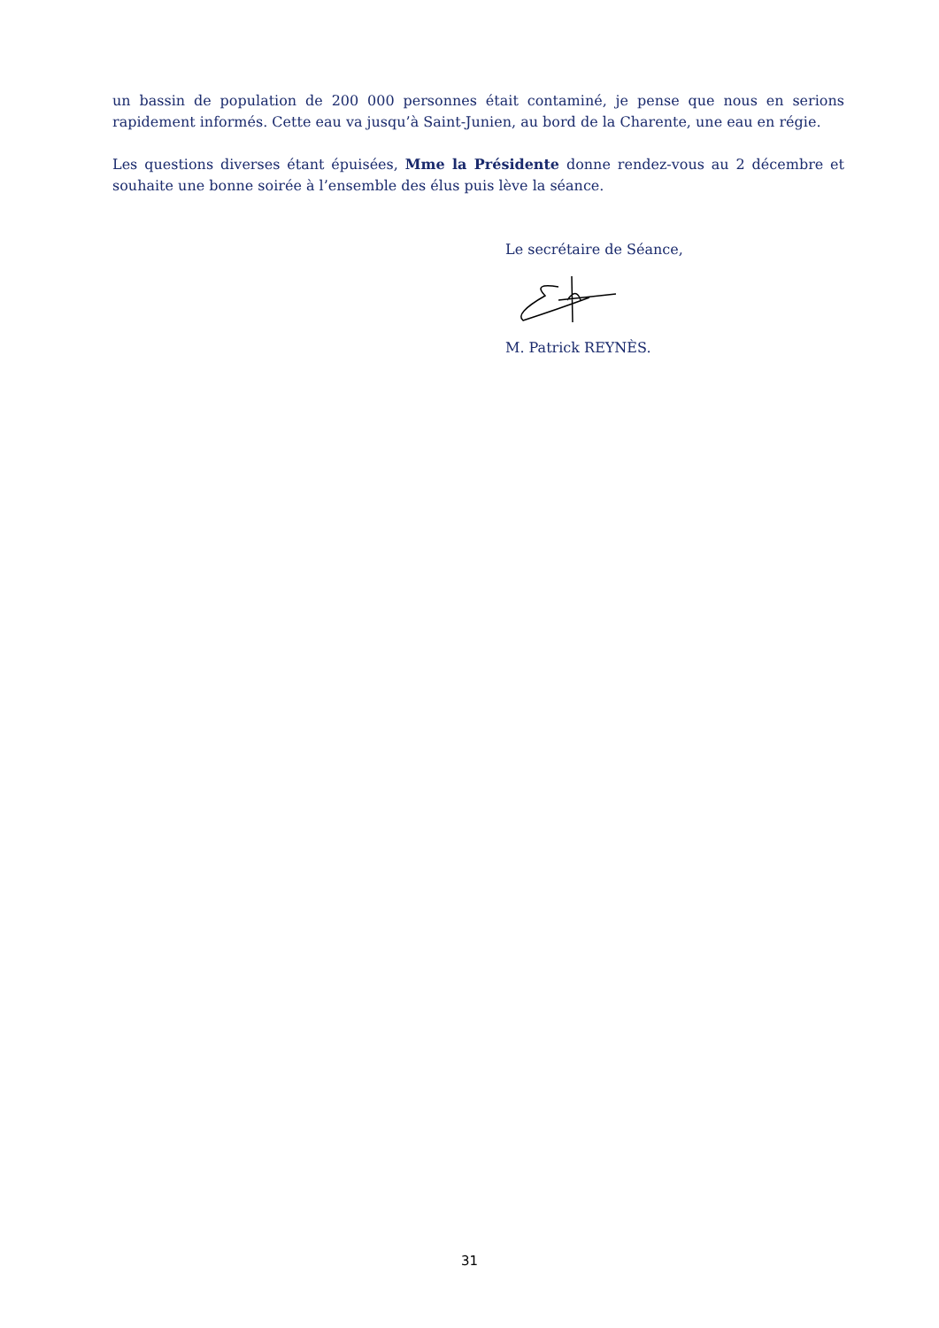un bassin de population de 200 000 personnes était contaminé, je pense que nous en serions rapidement informés. Cette eau va jusqu’à Saint-Junien, au bord de la Charente, une eau en régie.
Les questions diverses étant épuisées, Mme la Présidente donne rendez-vous au 2 décembre et souhaite une bonne soirée à l’ensemble des élus puis lève la séance.
Le secrétaire de Séance,
M. Patrick REYNÈS.
31